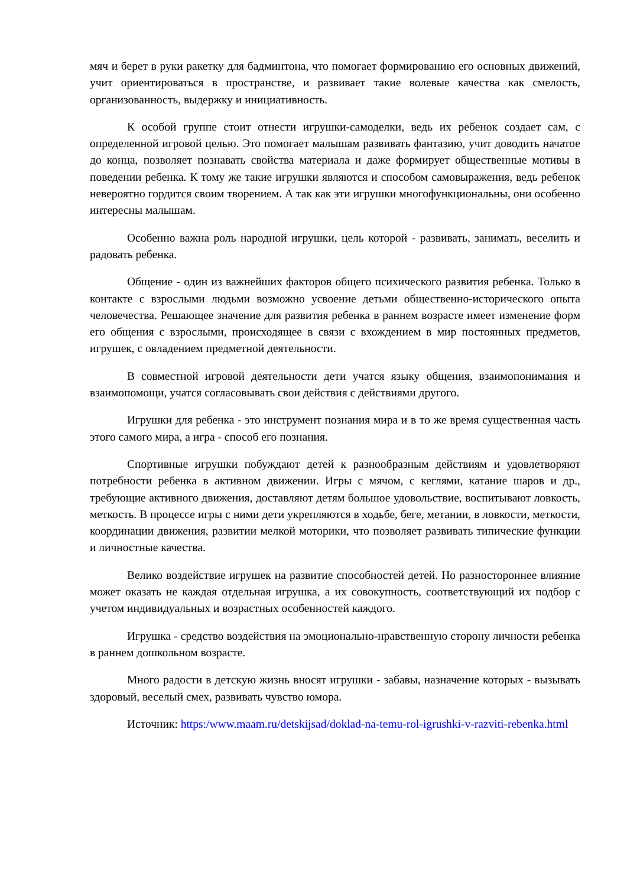мяч и берет в руки ракетку для бадминтона, что помогает формированию его основных движений, учит ориентироваться в пространстве, и развивает такие волевые качества как смелость, организованность, выдержку и инициативность.
К особой группе стоит отнести игрушки-самоделки, ведь их ребенок создает сам, с определенной игровой целью. Это помогает малышам развивать фантазию, учит доводить начатое до конца, позволяет познавать свойства материала и даже формирует общественные мотивы в поведении ребенка. К тому же такие игрушки являются и способом самовыражения, ведь ребенок невероятно гордится своим творением. А так как эти игрушки многофункциональны, они особенно интересны малышам.
Особенно важна роль народной игрушки, цель которой - развивать, занимать, веселить и радовать ребенка.
Общение - один из важнейших факторов общего психического развития ребенка. Только в контакте с взрослыми людьми возможно усвоение детьми общественно-исторического опыта человечества. Решающее значение для развития ребенка в раннем возрасте имеет изменение форм его общения с взрослыми, происходящее в связи с вхождением в мир постоянных предметов, игрушек, с овладением предметной деятельности.
В совместной игровой деятельности дети учатся языку общения, взаимопонимания и взаимопомощи, учатся согласовывать свои действия с действиями другого.
Игрушки для ребенка - это инструмент познания мира и в то же время существенная часть этого самого мира, а игра - способ его познания.
Спортивные игрушки побуждают детей к разнообразным действиям и удовлетворяют потребности ребенка в активном движении. Игры с мячом, с кеглями, катание шаров и др., требующие активного движения, доставляют детям большое удовольствие, воспитывают ловкость, меткость. В процессе игры с ними дети укрепляются в ходьбе, беге, метании, в ловкости, меткости, координации движения, развитии мелкой моторики, что позволяет развивать типические функции и личностные качества.
Велико воздействие игрушек на развитие способностей детей. Но разностороннее влияние может оказать не каждая отдельная игрушка, а их совокупность, соответствующий их подбор с учетом индивидуальных и возрастных особенностей каждого.
Игрушка - средство воздействия на эмоционально-нравственную сторону личности ребенка в раннем дошкольном возрасте.
Много радости в детскую жизнь вносят игрушки - забавы, назначение которых - вызывать здоровый, веселый смех, развивать чувство юмора.
Источник: https:/www.maam.ru/detskijsad/doklad-na-temu-rol-igrushki-v-razviti-rebenka.html